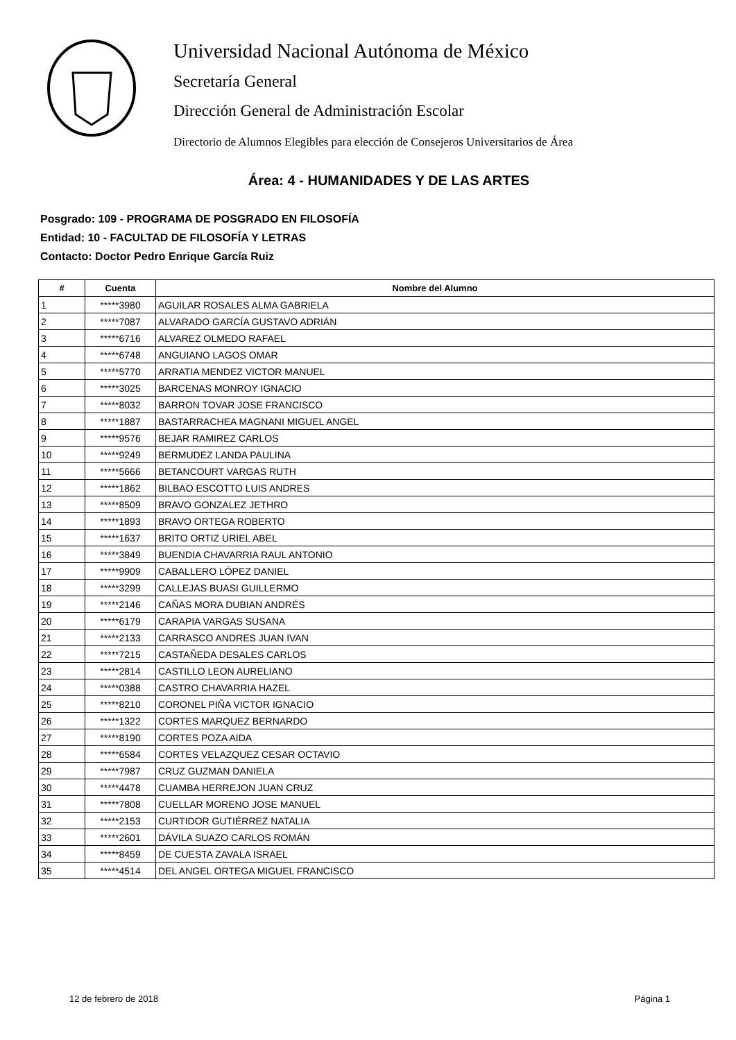Universidad Nacional Autónoma de México
Secretaría General
Dirección General de Administración Escolar
Directorio de Alumnos Elegibles para elección de Consejeros Universitarios de Área
Área: 4 - HUMANIDADES Y DE LAS ARTES
Posgrado: 109 - PROGRAMA DE POSGRADO EN FILOSOFÍA
Entidad: 10 - FACULTAD DE FILOSOFÍA Y LETRAS
Contacto: Doctor Pedro Enrique García Ruiz
| # | Cuenta | Nombre del Alumno |
| --- | --- | --- |
| 1 | *****3980 | AGUILAR ROSALES ALMA GABRIELA |
| 2 | *****7087 | ALVARADO GARCÍA GUSTAVO ADRIÁN |
| 3 | *****6716 | ALVAREZ OLMEDO RAFAEL |
| 4 | *****6748 | ANGUIANO LAGOS OMAR |
| 5 | *****5770 | ARRATIA MENDEZ VICTOR MANUEL |
| 6 | *****3025 | BARCENAS MONROY IGNACIO |
| 7 | *****8032 | BARRON TOVAR JOSE FRANCISCO |
| 8 | *****1887 | BASTARRACHEA MAGNANI MIGUEL ANGEL |
| 9 | *****9576 | BEJAR RAMIREZ CARLOS |
| 10 | *****9249 | BERMUDEZ LANDA PAULINA |
| 11 | *****5666 | BETANCOURT VARGAS RUTH |
| 12 | *****1862 | BILBAO ESCOTTO LUIS ANDRES |
| 13 | *****8509 | BRAVO GONZALEZ JETHRO |
| 14 | *****1893 | BRAVO ORTEGA ROBERTO |
| 15 | *****1637 | BRITO ORTIZ URIEL ABEL |
| 16 | *****3849 | BUENDIA CHAVARRIA RAUL ANTONIO |
| 17 | *****9909 | CABALLERO LÓPEZ DANIEL |
| 18 | *****3299 | CALLEJAS BUASI GUILLERMO |
| 19 | *****2146 | CAÑAS MORA DUBIAN ANDRÉS |
| 20 | *****6179 | CARAPIA VARGAS SUSANA |
| 21 | *****2133 | CARRASCO ANDRES JUAN IVAN |
| 22 | *****7215 | CASTAÑEDA DESALES CARLOS |
| 23 | *****2814 | CASTILLO LEON AURELIANO |
| 24 | *****0388 | CASTRO CHAVARRIA HAZEL |
| 25 | *****8210 | CORONEL PIÑA VICTOR IGNACIO |
| 26 | *****1322 | CORTES MARQUEZ BERNARDO |
| 27 | *****8190 | CORTES POZA AIDA |
| 28 | *****6584 | CORTES VELAZQUEZ CESAR OCTAVIO |
| 29 | *****7987 | CRUZ GUZMAN DANIELA |
| 30 | *****4478 | CUAMBA HERREJON JUAN CRUZ |
| 31 | *****7808 | CUELLAR MORENO JOSE MANUEL |
| 32 | *****2153 | CURTIDOR GUTIÉRREZ NATALIA |
| 33 | *****2601 | DÁVILA SUAZO CARLOS ROMÁN |
| 34 | *****8459 | DE CUESTA ZAVALA ISRAEL |
| 35 | *****4514 | DEL ANGEL ORTEGA MIGUEL FRANCISCO |
12 de febrero de 2018 Página 1